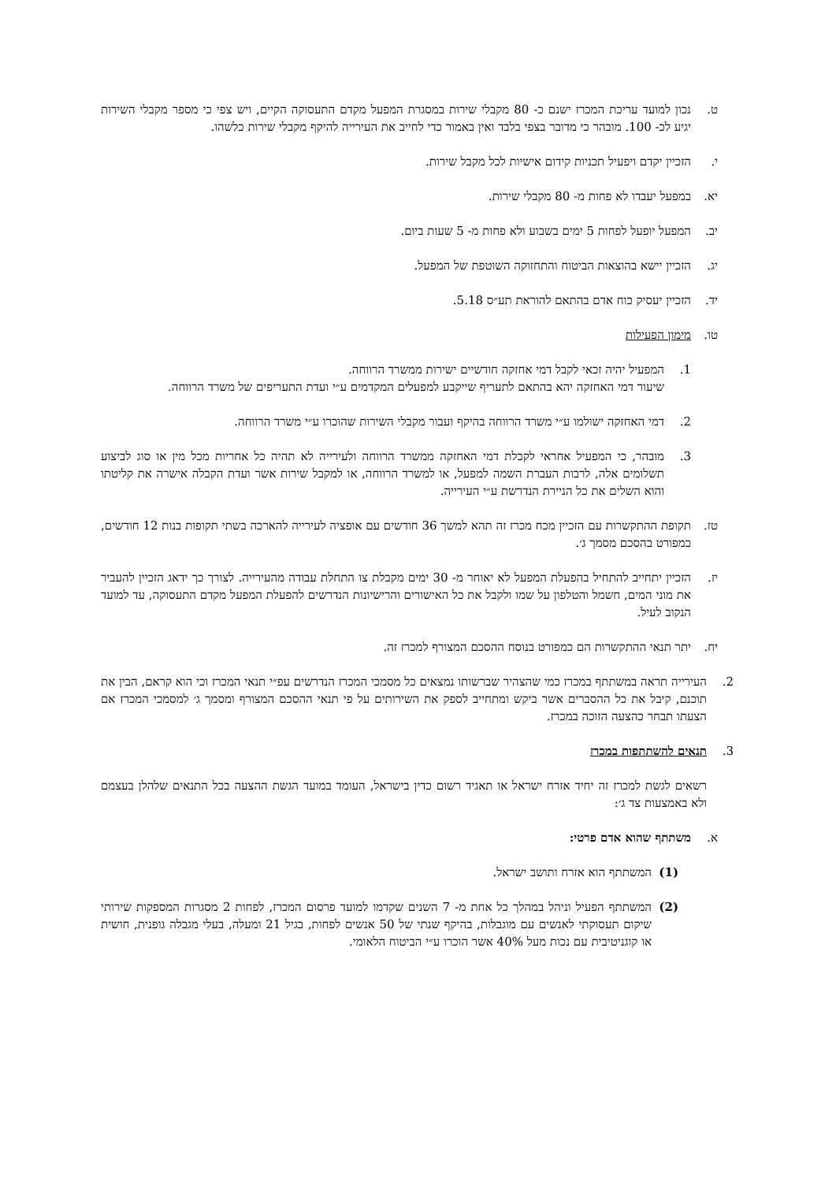ט. נכון למועד עריכת המכרז ישנם כ- 80 מקבלי שירות במסגרת המפעל מקדם התעסוקה הקיים, ויש צפי כי מספר מקבלי השירות יגיע לכ- 100. מובהר כי מדובר בצפי בלבד ואין באמור כדי לחייב את העירייה להיקף מקבלי שירות כלשהו.
י. הזכיין יקדם ויפעיל תכניות קידום אישיות לכל מקבל שירות.
יא. במפעל יעבדו לא פחות מ- 80 מקבלי שירות.
יב. המפעל יופעל לפחות 5 ימים בשבוע ולא פחות מ- 5 שעות ביום.
יג. הזכיין יישא בהוצאות הביטוח והתחזוקה השוטפת של המפעל.
יד. הזכיין יעסיק כוח אדם בהתאם להוראת תע״ס 5.18.
טו. מימון הפעילות
1. המפעיל יהיה זכאי לקבל דמי אחזקה חודשיים ישירות ממשרד הרווחה.
שיעור דמי האחזקה יהא בהתאם לתעריף שייקבע למפעלים המקדמים ע״י ועדת התעריפים של משרד הרווחה.
2. דמי האחזקה ישולמו ע״י משרד הרווחה בהיקף ועבור מקבלי השירות שהוכרו ע״י משרד הרווחה.
3. מובהר, כי המפעיל אחראי לקבלת דמי האחזקה ממשרד הרווחה ולעירייה לא תהיה כל אחריות מכל מין או סוג לביצוע תשלומים אלה, לרבות העברת השמה למפעל, או למשרד הרווחה, או למקבל שירות אשר ועדת הקבלה אישרה את קליטתו והוא השלים את כל הניירת הנדרשת ע״י העירייה.
טז. תקופת ההתקשרות עם הזכיין מכח מכרז זה תהא למשך 36 חודשים עם אופציה לעירייה להארכה בשתי תקופות בנות 12 חודשים, כמפורט בהסכם מסמך ג׳.
יז. הזכיין יתחייב להתחיל בהפעלת המפעל לא יאוחר מ- 30 ימים מקבלת צו התחלת עבודה מהעירייה. לצורך כך ידאג הזכיין להעביר את מוני המים, חשמל והטלפון על שמו ולקבל את כל האישורים והרישיונות הנדרשים להפעלת המפעל מקדם התעסוקה, עד למועד הנקוב לעיל.
יח. יתר תנאי ההתקשרות הם כמפורט בנוסח ההסכם המצורף למכרז זה.
2. העירייה תראה במשתתף במכרז כמי שהצהיר שברשותו נמצאים כל מסמכי המכרז הנדרשים עפ״י תנאי המכרז וכי הוא קראם, הבין את תוכנם, קיבל את כל ההסברים אשר ביקש ומתחייב לספק את השירותים על פי תנאי ההסכם המצורף ומסמך ג׳ למסמכי המכרז אם הצעתו תבחר כהצעה הזוכה במכרז.
3. תנאים להשתתפות במכרז
רשאים לגשת למכרז זה יחיד אזרח ישראל או תאגיד רשום כדין בישראל, העומד במועד הגשת ההצעה בכל התנאים שלהלן בעצמם ולא באמצעות צד ג׳:
א. משתתף שהוא אדם פרטי:
(1) המשתתף הוא אזרח ותושב ישראל.
(2) המשתתף הפעיל וניהל במהלך כל אחת מ- 7 השנים שקדמו למועד פרסום המכרז, לפחות 2 מסגרות המספקות שירותי שיקום תעסוקתי לאנשים עם מוגבלות, בהיקף שנתי של 50 אנשים לפחות, בגיל 21 ומעלה, בעלי מגבלה גופנית, חושית או קוגניטיבית עם נכות מעל 40% אשר הוכרו ע״י הביטוח הלאומי.